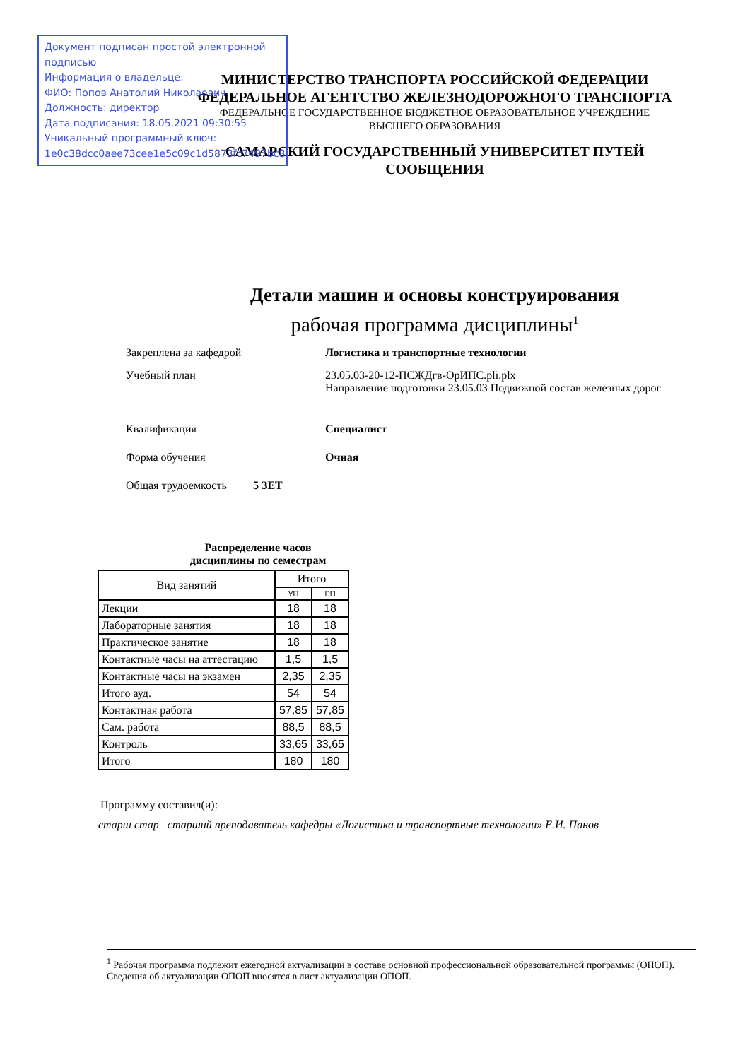Документ подписан простой электронной подписью
Информация о владельце:
ФИО: Попов Анатолий Николаевич
Должность: директор
Дата подписания: 18.05.2021 09:30:55
Уникальный программный ключ:
1e0c38dcc0aee73cee1e5c09c1d5873fc7497bc8
МИНИСТЕРСТВО ТРАНСПОРТА РОССИЙСКОЙ ФЕДЕРАЦИИ
ФЕДЕРАЛЬНОЕ АГЕНТСТВО ЖЕЛЕЗНОДОРОЖНОГО ТРАНСПОРТА
ФЕДЕРАЛЬНОЕ ГОСУДАРСТВЕННОЕ БЮДЖЕТНОЕ ОБРАЗОВАТЕЛЬНОЕ УЧРЕЖДЕНИЕ
ВЫСШЕГО ОБРАЗОВАНИЯ
САМАРСКИЙ ГОСУДАРСТВЕННЫЙ УНИВЕРСИТЕТ ПУТЕЙ СООБЩЕНИЯ
Детали машин и основы конструирования
рабочая программа дисциплины<sup>1</sup>
Закреплена за кафедрой Логистика и транспортные технологии
Учебный план 23.05.03-20-12-ПСЖДгв-ОрИПС.pli.plx
Направление подготовки 23.05.03 Подвижной состав железных дорог
Квалификация Специалист
Форма обучения Очная
Общая трудоемкость 5 ЗЕТ
Распределение часов
дисциплины по семестрам
| Вид занятий | Итого | |
| --- | --- | --- |
| | УП | РП |
| Лекции | 18 | 18 |
| Лабораторные занятия | 18 | 18 |
| Практическое занятие | 18 | 18 |
| Контактные часы на аттестацию | 1,5 | 1,5 |
| Контактные часы на экзамен | 2,35 | 2,35 |
| Итого ауд. | 54 | 54 |
| Контактная работа | 57,85 | 57,85 |
| Сам. работа | 88,5 | 88,5 |
| Контроль | 33,65 | 33,65 |
| Итого | 180 | 180 |
Программу составил(и):
старш стар старший преподаватель кафедры «Логистика и транспортные технологии» Е.И. Панов
<sup>1</sup> Рабочая программа подлежит ежегодной актуализации в составе основной профессиональной образовательной программы (ОПОП). Сведения об актуализации ОПОП вносятся в лист актуализации ОПОП.